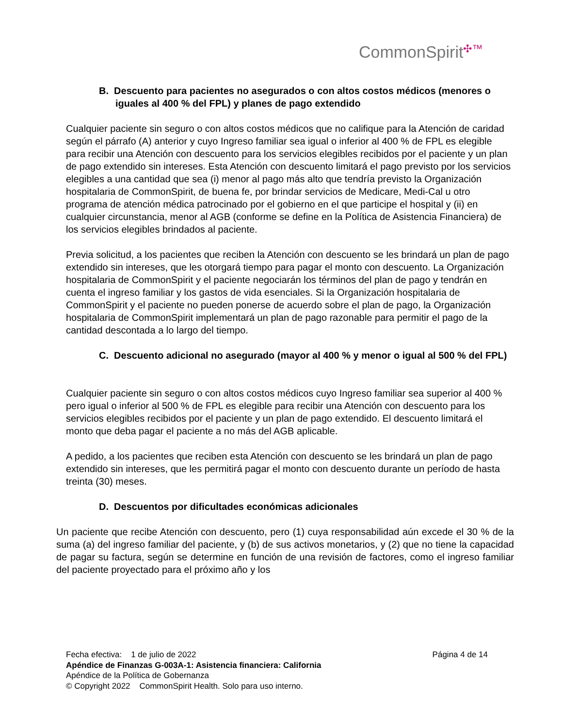CommonSpirit✣™
B. Descuento para pacientes no asegurados o con altos costos médicos (menores o iguales al 400 % del FPL) y planes de pago extendido
Cualquier paciente sin seguro o con altos costos médicos que no califique para la Atención de caridad según el párrafo (A) anterior y cuyo Ingreso familiar sea igual o inferior al 400 % de FPL es elegible para recibir una Atención con descuento para los servicios elegibles recibidos por el paciente y un plan de pago extendido sin intereses. Esta Atención con descuento limitará el pago previsto por los servicios elegibles a una cantidad que sea (i) menor al pago más alto que tendría previsto la Organización hospitalaria de CommonSpirit, de buena fe, por brindar servicios de Medicare, Medi-Cal u otro programa de atención médica patrocinado por el gobierno en el que participe el hospital y (ii) en cualquier circunstancia, menor al AGB (conforme se define en la Política de Asistencia Financiera) de los servicios elegibles brindados al paciente.
Previa solicitud, a los pacientes que reciben la Atención con descuento se les brindará un plan de pago extendido sin intereses, que les otorgará tiempo para pagar el monto con descuento. La Organización hospitalaria de CommonSpirit y el paciente negociarán los términos del plan de pago y tendrán en cuenta el ingreso familiar y los gastos de vida esenciales. Si la Organización hospitalaria de CommonSpirit y el paciente no pueden ponerse de acuerdo sobre el plan de pago, la Organización hospitalaria de CommonSpirit implementará un plan de pago razonable para permitir el pago de la cantidad descontada a lo largo del tiempo.
C. Descuento adicional no asegurado (mayor al 400 % y menor o igual al 500 % del FPL)
Cualquier paciente sin seguro o con altos costos médicos cuyo Ingreso familiar sea superior al 400 % pero igual o inferior al 500 % de FPL es elegible para recibir una Atención con descuento para los servicios elegibles recibidos por el paciente y un plan de pago extendido. El descuento limitará el monto que deba pagar el paciente a no más del AGB aplicable.
A pedido, a los pacientes que reciben esta Atención con descuento se les brindará un plan de pago extendido sin intereses, que les permitirá pagar el monto con descuento durante un período de hasta treinta (30) meses.
D. Descuentos por dificultades económicas adicionales
Un paciente que recibe Atención con descuento, pero (1) cuya responsabilidad aún excede el 30 % de la suma (a) del ingreso familiar del paciente, y (b) de sus activos monetarios, y (2) que no tiene la capacidad de pagar su factura, según se determine en función de una revisión de factores, como el ingreso familiar del paciente proyectado para el próximo año y los
Fecha efectiva: 1 de julio de 2022 Página 4 de 14
Apéndice de Finanzas G-003A-1: Asistencia financiera: California
Apéndice de la Política de Gobernanza
© Copyright 2022 CommonSpirit Health. Solo para uso interno.